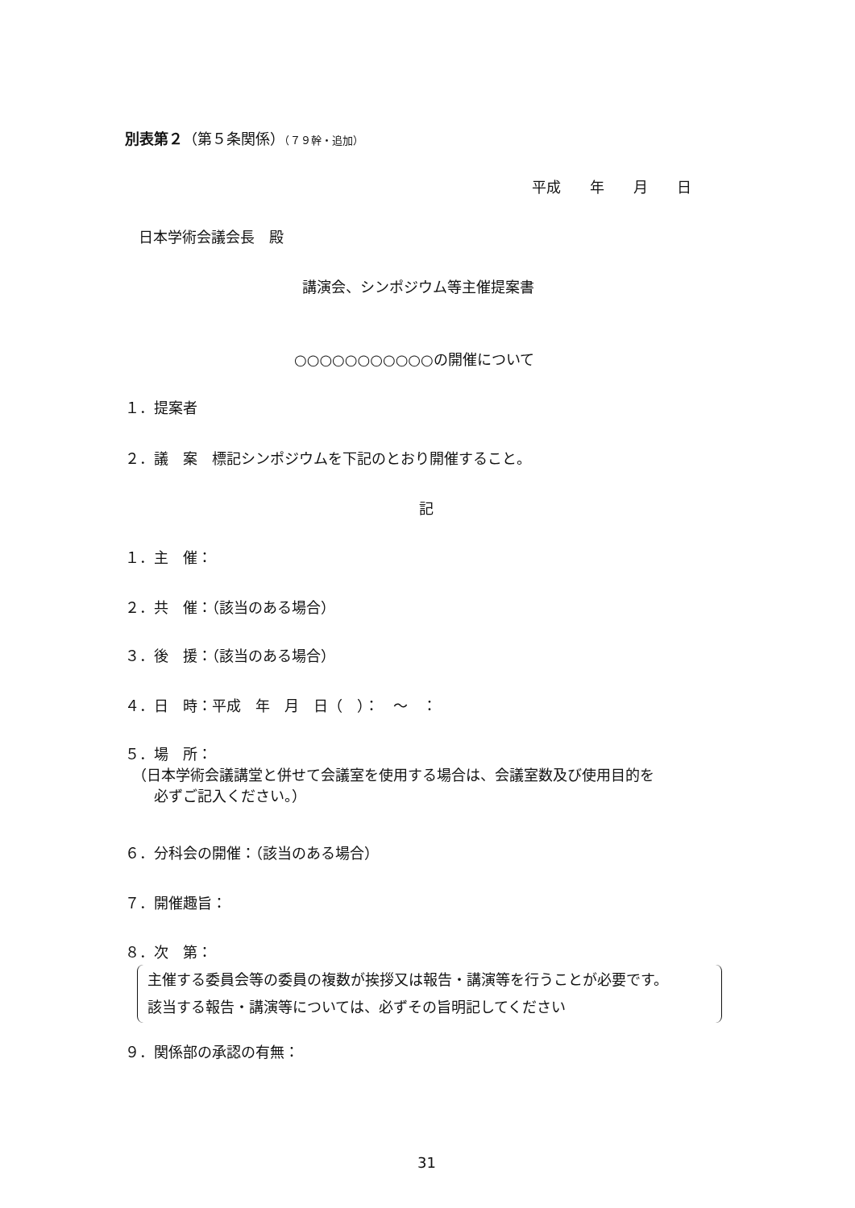別表第２（第５条関係）（７９幹・追加）
平成　　年　　月　　日
日本学術会議会長　殿
講演会、シンポジウム等主催提案書
○○○○○○○○○○○の開催について
１．提案者
２．議　案　標記シンポジウムを下記のとおり開催すること。
記
１．主　催：
２．共　催：（該当のある場合）
３．後　援：（該当のある場合）
４．日　時：平成　年　月　日（　）：　～　：
５．場　所：
　（日本学術会議講堂と併せて会議室を使用する場合は、会議室数及び使用目的を
　　必ずご記入ください。）
６．分科会の開催：（該当のある場合）
７．開催趣旨：
８．次　第：
主催する委員会等の委員の複数が挨拶又は報告・講演等を行うことが必要です。
該当する報告・講演等については、必ずその旨明記してください
９．関係部の承認の有無：
31